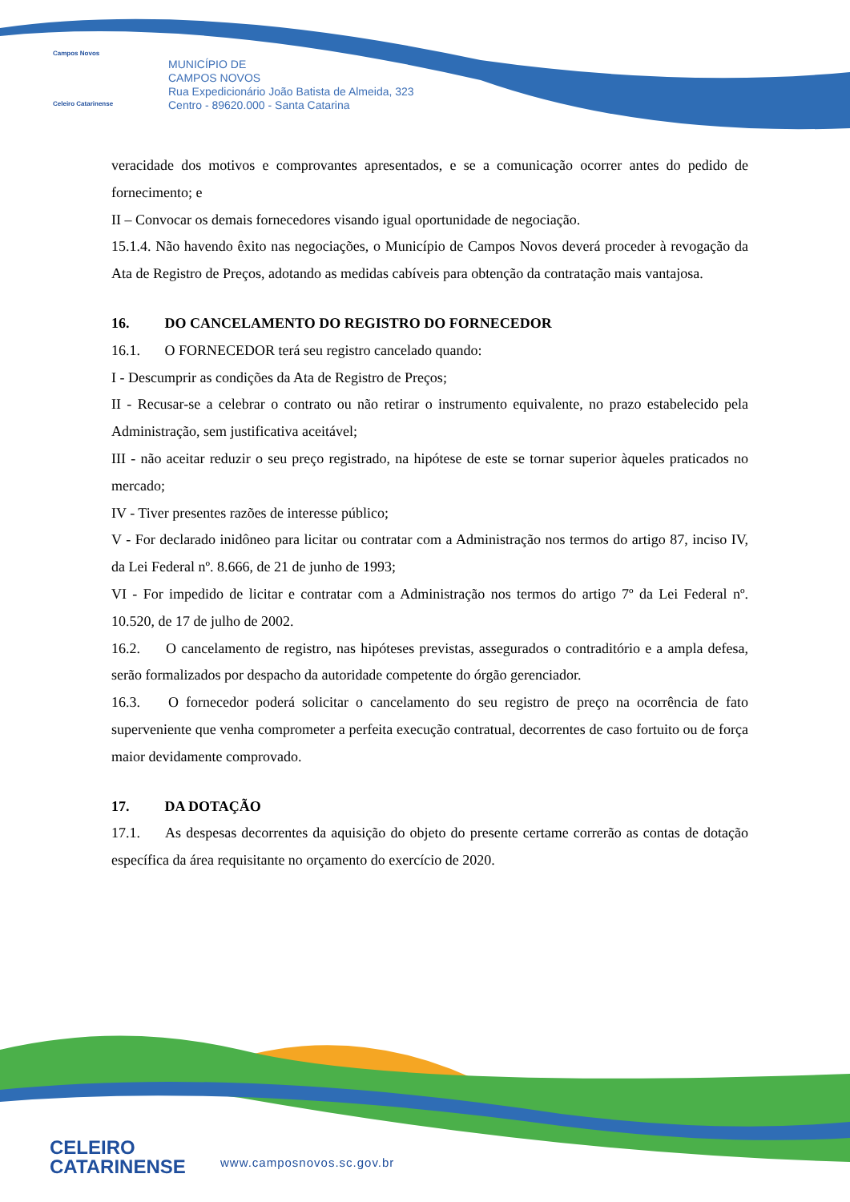Campos Novos
Celeiro Catarinense
MUNICÍPIO DE
CAMPOS NOVOS
Rua Expedicionário João Batista de Almeida, 323
Centro - 89620.000 - Santa Catarina
veracidade dos motivos e comprovantes apresentados, e se a comunicação ocorrer antes do pedido de fornecimento; e
II – Convocar os demais fornecedores visando igual oportunidade de negociação.
15.1.4. Não havendo êxito nas negociações, o Município de Campos Novos deverá proceder à revogação da Ata de Registro de Preços, adotando as medidas cabíveis para obtenção da contratação mais vantajosa.
16. DO CANCELAMENTO DO REGISTRO DO FORNECEDOR
16.1. O FORNECEDOR terá seu registro cancelado quando:
I - Descumprir as condições da Ata de Registro de Preços;
II - Recusar-se a celebrar o contrato ou não retirar o instrumento equivalente, no prazo estabelecido pela Administração, sem justificativa aceitável;
III - não aceitar reduzir o seu preço registrado, na hipótese de este se tornar superior àqueles praticados no mercado;
IV - Tiver presentes razões de interesse público;
V - For declarado inidôneo para licitar ou contratar com a Administração nos termos do artigo 87, inciso IV, da Lei Federal nº. 8.666, de 21 de junho de 1993;
VI - For impedido de licitar e contratar com a Administração nos termos do artigo 7º da Lei Federal nº. 10.520, de 17 de julho de 2002.
16.2. O cancelamento de registro, nas hipóteses previstas, assegurados o contraditório e a ampla defesa, serão formalizados por despacho da autoridade competente do órgão gerenciador.
16.3. O fornecedor poderá solicitar o cancelamento do seu registro de preço na ocorrência de fato superveniente que venha comprometer a perfeita execução contratual, decorrentes de caso fortuito ou de força maior devidamente comprovado.
17. DA DOTAÇÃO
17.1. As despesas decorrentes da aquisição do objeto do presente certame correrão as contas de dotação específica da área requisitante no orçamento do exercício de 2020.
CELEIRO
CATARINENSE
www.camposnovos.sc.gov.br